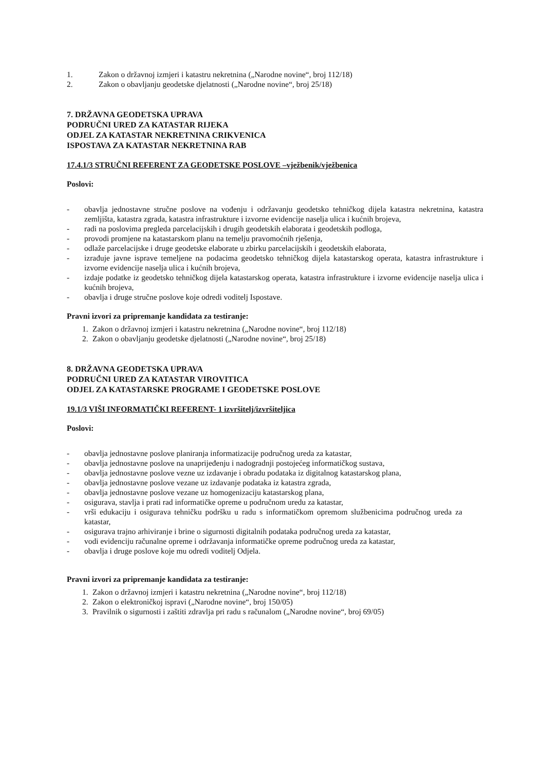1. Zakon o državnoj izmjeri i katastru nekretnina („Narodne novine“, broj 112/18)
2. Zakon o obavljanju geodetske djelatnosti („Narodne novine“, broj 25/18)
7. DRŽAVNA GEODETSKA UPRAVA
PODRUČNI URED ZA KATASTAR RIJEKA
ODJEL ZA KATASTAR NEKRETNINA CRIKVENICA
ISPOSTAVA ZA KATASTAR NEKRETNINA RAB
17.4.1/3 STRUČNI REFERENT ZA GEODETSKE POSLOVE –vježbenik/vježbenica
Poslovi:
- obavlja jednostavne stručne poslove na vođenju i održavanju geodetsko tehničkog dijela katastra nekretnina, katastra zemljišta, katastra zgrada, katastra infrastrukture i izvorne evidencije naselja ulica i kućnih brojeva,
- radi na poslovima pregleda parcelacijskih i drugih geodetskih elaborata i geodetskih podloga,
- provodi promjene na katastarskom planu na temelju pravomoćnih rješenja,
- odlaže parcelacijske i druge geodetske elaborate u zbirku parcelacijskih i geodetskih elaborata,
- izrađuje javne isprave temeljene na podacima geodetsko tehničkog dijela katastarskog operata, katastra infrastrukture i izvorne evidencije naselja ulica i kućnih brojeva,
- izdaje podatke iz geodetsko tehničkog dijela katastarskog operata, katastra infrastrukture i izvorne evidencije naselja ulica i kućnih brojeva,
- obavlja i druge stručne poslove koje odredi voditelj Ispostave.
Pravni izvori za pripremanje kandidata za testiranje:
1. Zakon o državnoj izmjeri i katastru nekretnina („Narodne novine“, broj 112/18)
2. Zakon o obavljanju geodetske djelatnosti („Narodne novine“, broj 25/18)
8. DRŽAVNA GEODETSKA UPRAVA
PODRUČNI URED ZA KATASTAR VIROVITICA
ODJEL ZA KATASTARSKE PROGRAME I GEODETSKE POSLOVE
19.1/3 VIŠI INFORMATIČKI REFERENT- 1 izvršitelj/izvršiteljica
Poslovi:
- obavlja jednostavne poslove planiranja informatizacije područnog ureda za katastar,
- obavlja jednostavne poslove na unaprijeđenju i nadogradnji postojećeg informatičkog sustava,
- obavlja jednostavne poslove vezne uz izdavanje i obradu podataka iz digitalnog katastarskog plana,
- obavlja jednostavne poslove vezane uz izdavanje podataka iz katastra zgrada,
- obavlja jednostavne poslove vezane uz homogenizaciju katastarskog plana,
- osigurava, stavlja i prati rad informatičke opreme u područnom uredu za katastar,
- vrši edukaciju i osigurava tehničku podršku u radu s informatičkom opremom službenicima područnog ureda za katastar,
- osigurava trajno arhiviranje i brine o sigurnosti digitalnih podataka područnog ureda za katastar,
- vodi evidenciju računalne opreme i održavanja informatičke opreme područnog ureda za katastar,
- obavlja i druge poslove koje mu odredi voditelj Odjela.
Pravni izvori za pripremanje kandidata za testiranje:
1. Zakon o državnoj izmjeri i katastru nekretnina („Narodne novine“, broj 112/18)
2. Zakon o elektroničkoj ispravi („Narodne novine“, broj 150/05)
3. Pravilnik o sigurnosti i zaštiti zdravlja pri radu s računalom („Narodne novine“, broj 69/05)